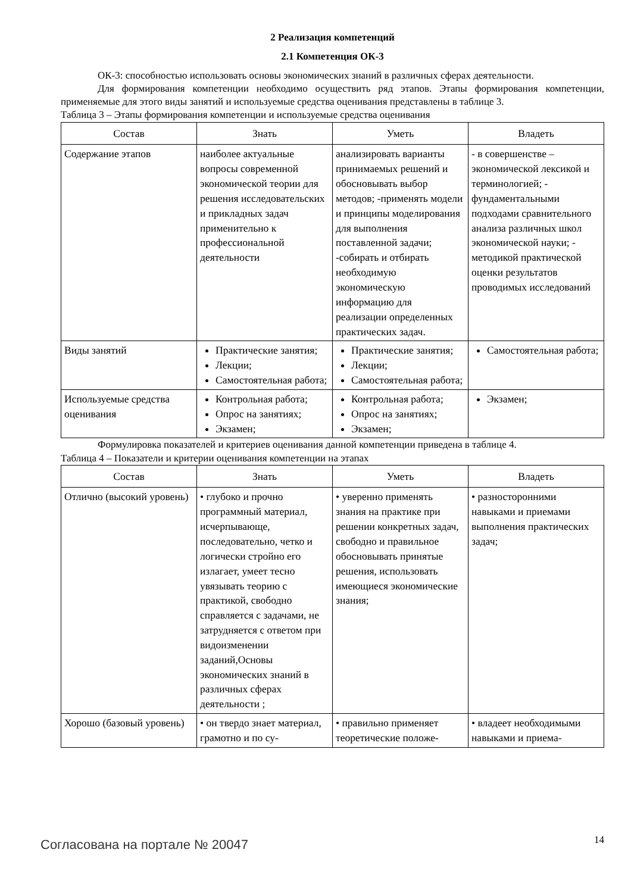2 Реализация компетенций
2.1 Компетенция ОК-3
ОК-3: способностью использовать основы экономических знаний в различных сферах деятельности.
Для формирования компетенции необходимо осуществить ряд этапов. Этапы формирования компетенции, применяемые для этого виды занятий и используемые средства оценивания представлены в таблице 3.
Таблица 3 – Этапы формирования компетенции и используемые средства оценивания
| Состав | Знать | Уметь | Владеть |
| --- | --- | --- | --- |
| Содержание этапов | наиболее актуальные вопросы современной экономической теории для решения исследовательских и прикладных задач применительно к профессиональной деятельности | анализировать варианты принимаемых решений и обосновывать выбор методов; -применять модели и принципы моделирования для выполнения поставленной задачи; -собирать и отбирать необходимую экономическую информацию для реализации определенных практических задач. | - в совершенстве – экономической лексикой и терминологией; - фундаментальными подходами сравнительного анализа различных школ экономической науки; - методикой практической оценки результатов проводимых исследований |
| Виды занятий | Практические занятия; Лекции; Самостоятельная работа; | Практические занятия; Лекции; Самостоятельная работа; | Самостоятельная работа; |
| Используемые средства оценивания | Контрольная работа; Опрос на занятиях; Экзамен; | Контрольная работа; Опрос на занятиях; Экзамен; | Экзамен; |
Формулировка показателей и критериев оценивания данной компетенции приведена в таблице 4.
Таблица 4 – Показатели и критерии оценивания компетенции на этапах
| Состав | Знать | Уметь | Владеть |
| --- | --- | --- | --- |
| Отлично (высокий уровень) | • глубоко и прочно программный материал, исчерпывающе, последовательно, четко и логически стройно его излагает, умеет тесно увязывать теорию с практикой, свободно справляется с задачами, не затрудняется с ответом при видоизменении заданий,Основы экономических знаний в различных сферах деятельности ; | • уверенно применять знания на практике при решении конкретных задач, свободно и правильное обосновывать принятые решения, использовать имеющиеся экономические знания; | • разносторонними навыками и приемами выполнения практических задач; |
| Хорошо (базовый уровень) | • он твердо знает материал, грамотно и по су- | • правильно применяет теоретические положе- | • владеет необходимыми навыками и приема- |
Согласована на портале № 20047 14